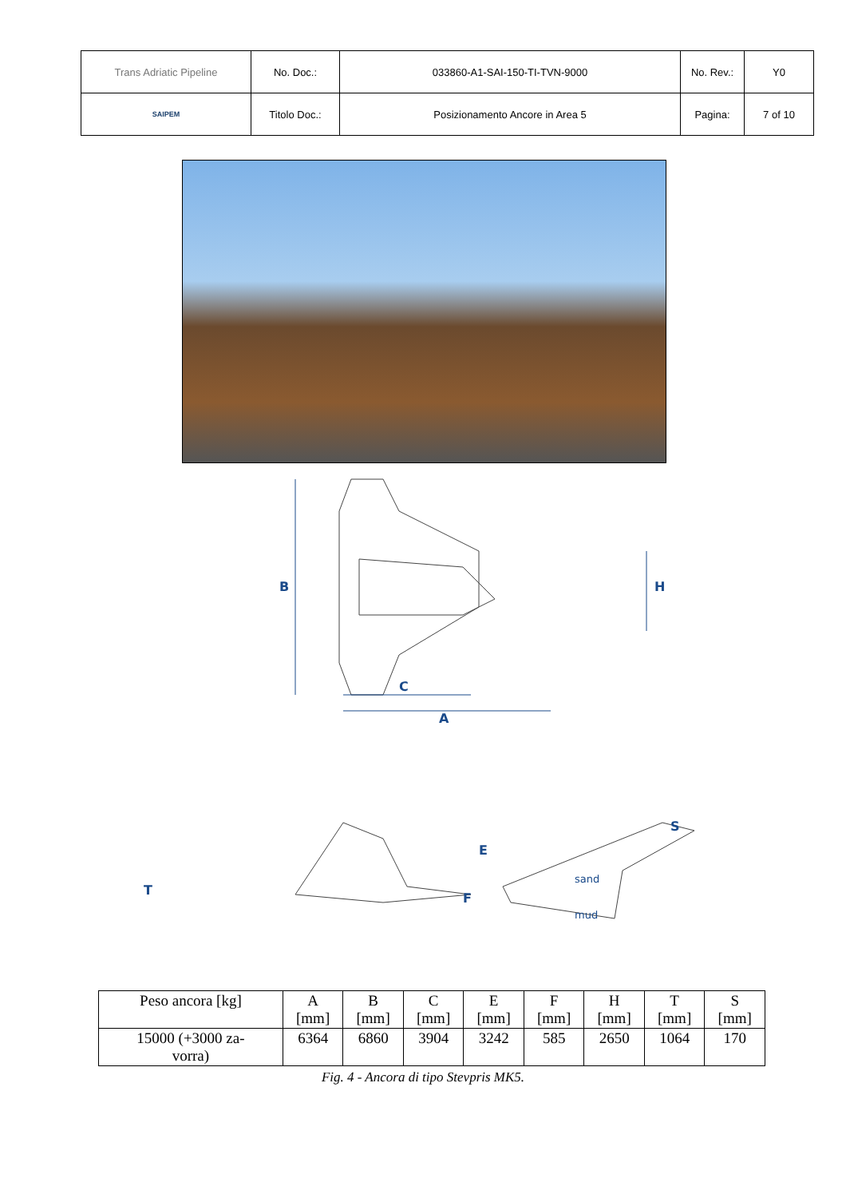| Trans Adriatic Pipeline | No. Doc.: | 033860-A1-SAI-150-TI-TVN-9000 | No. Rev.: | Y0 |
| SAIPEM | Titolo Doc.: | Posizionamento Ancore in Area 5 | Pagina: | 7 of 10 |
B
H
C
A
T
E
F
S
sand
mud
| Peso ancora [kg] | A [mm] | B [mm] | C [mm] | E [mm] | F [mm] | H [mm] | T [mm] | S [mm] |
| --- | --- | --- | --- | --- | --- | --- | --- | --- |
| 15000 (+3000 za- vorra) | 6364 | 6860 | 3904 | 3242 | 585 | 2650 | 1064 | 170 |
Fig. 4 - Ancora di tipo Stevpris MK5.